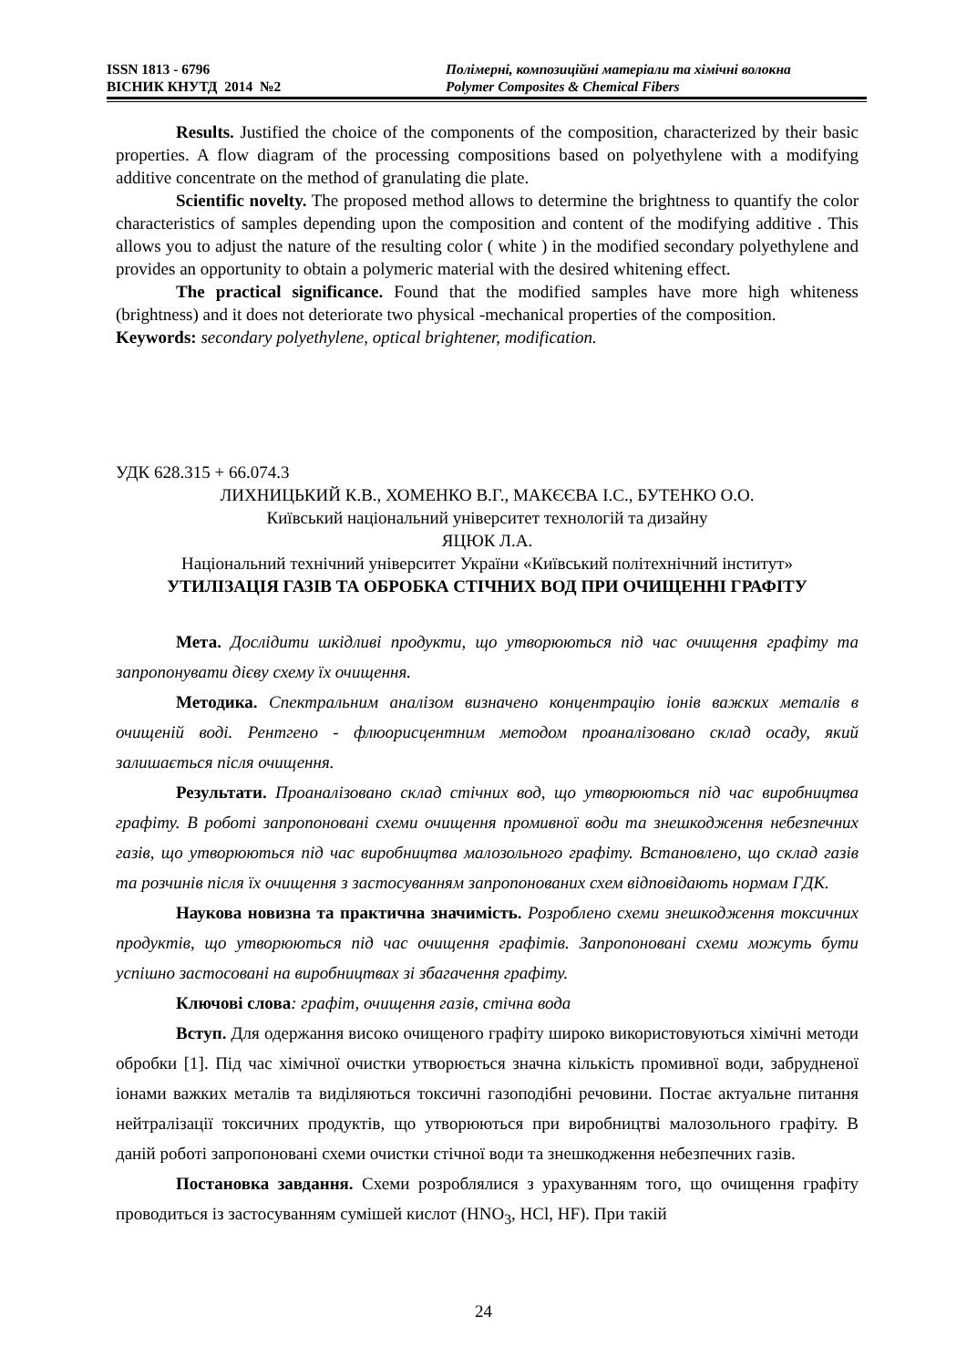ISSN 1813 - 6796
ВІСНИК КНУТД 2014 №2
Полімерні, композиційні матеріали та хімічні волокна
Polymer Composites & Chemical Fibers
Results. Justified the choice of the components of the composition, characterized by their basic properties. A flow diagram of the processing compositions based on polyethylene with a modifying additive concentrate on the method of granulating die plate.
Scientific novelty. The proposed method allows to determine the brightness to quantify the color characteristics of samples depending upon the composition and content of the modifying additive . This allows you to adjust the nature of the resulting color ( white ) in the modified secondary polyethylene and provides an opportunity to obtain a polymeric material with the desired whitening effect.
The practical significance. Found that the modified samples have more high whiteness (brightness) and it does not deteriorate two physical -mechanical properties of the composition.
Keywords: secondary polyethylene, optical brightener, modification.
УДК 628.315 + 66.074.3
ЛИХНИЦЬКИЙ К.В., ХОМЕНКО В.Г., МАКЄЄВА І.С., БУТЕНКО О.О.
Київський національний університет технологій та дизайну
ЯЦЮК Л.А.
Національний технічний університет України «Київський політехнічний інститут»
УТИЛІЗАЦІЯ ГАЗІВ ТА ОБРОБКА СТІЧНИХ ВОД ПРИ ОЧИЩЕННІ ГРАФІТУ
Мета. Дослідити шкідливі продукти, що утворюються під час очищення графіту та запропонувати дієву схему їх очищення.
Методика. Спектральним аналізом визначено концентрацію іонів важких металів в очищеній воді. Рентгено - флюорисцентним методом проаналізовано склад осаду, який залишається після очищення.
Результати. Проаналізовано склад стічних вод, що утворюються під час виробництва графіту. В роботі запропоновані схеми очищення промивної води та знешкодження небезпечних газів, що утворюються під час виробництва малозольного графіту. Встановлено, що склад газів та розчинів після їх очищення з застосуванням запропонованих схем відповідають нормам ГДК.
Наукова новизна та практична значимість. Розроблено схеми знешкодження токсичних продуктів, що утворюються під час очищення графітів. Запропоновані схеми можуть бути успішно застосовані на виробництвах зі збагачення графіту.
Ключові слова: графіт, очищення газів, стічна вода
Вступ. Для одержання високо очищеного графіту широко використовуються хімічні методи обробки [1]. Під час хімічної очистки утворюється значна кількість промивної води, забрудненої іонами важких металів та виділяються токсичні газоподібні речовини. Постає актуальне питання нейтралізації токсичних продуктів, що утворюються при виробництві малозольного графіту. В даній роботі запропоновані схеми очистки стічної води та знешкодження небезпечних газів.
Постановка завдання. Схеми розроблялися з урахуванням того, що очищення графіту проводиться із застосуванням сумішей кислот (HNO<sub>3</sub>, HCl, HF). При такій
24